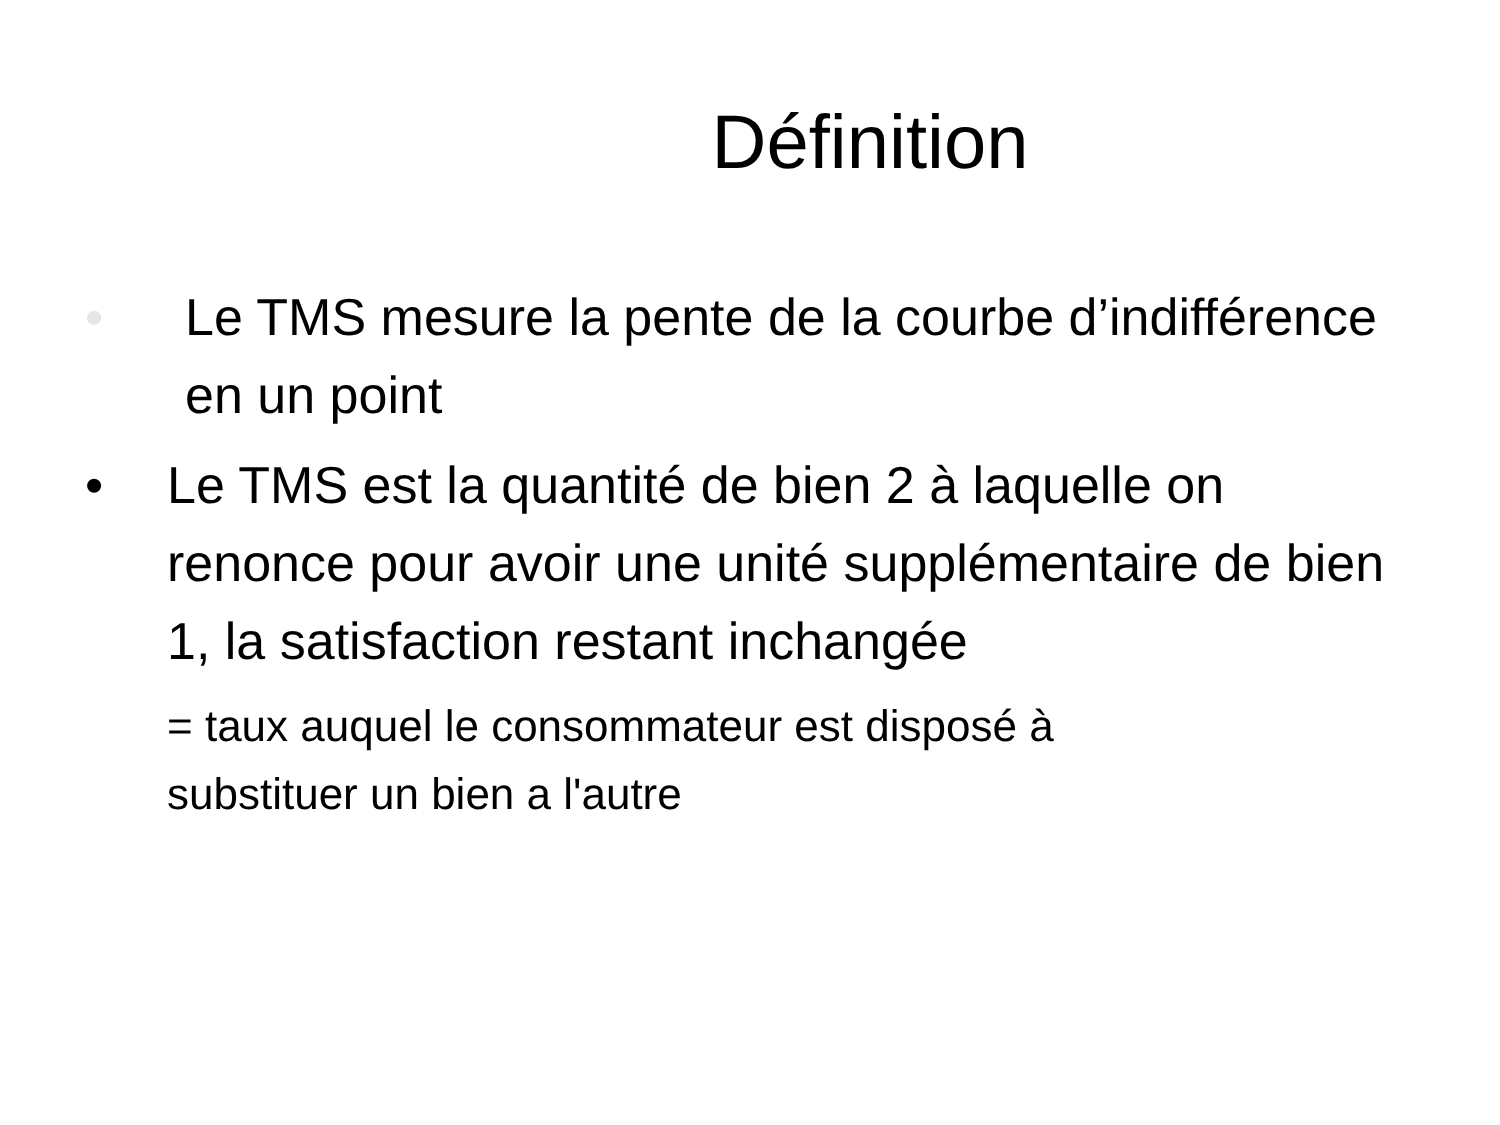Définition
• Le TMS mesure la pente de la courbe d’indifférence en un point
• Le TMS est la quantité de bien 2 à laquelle on renonce pour avoir une unité supplémentaire de bien 1, la satisfaction restant inchangée
= taux auquel le consommateur est disposé à
substituer un bien a l'autre